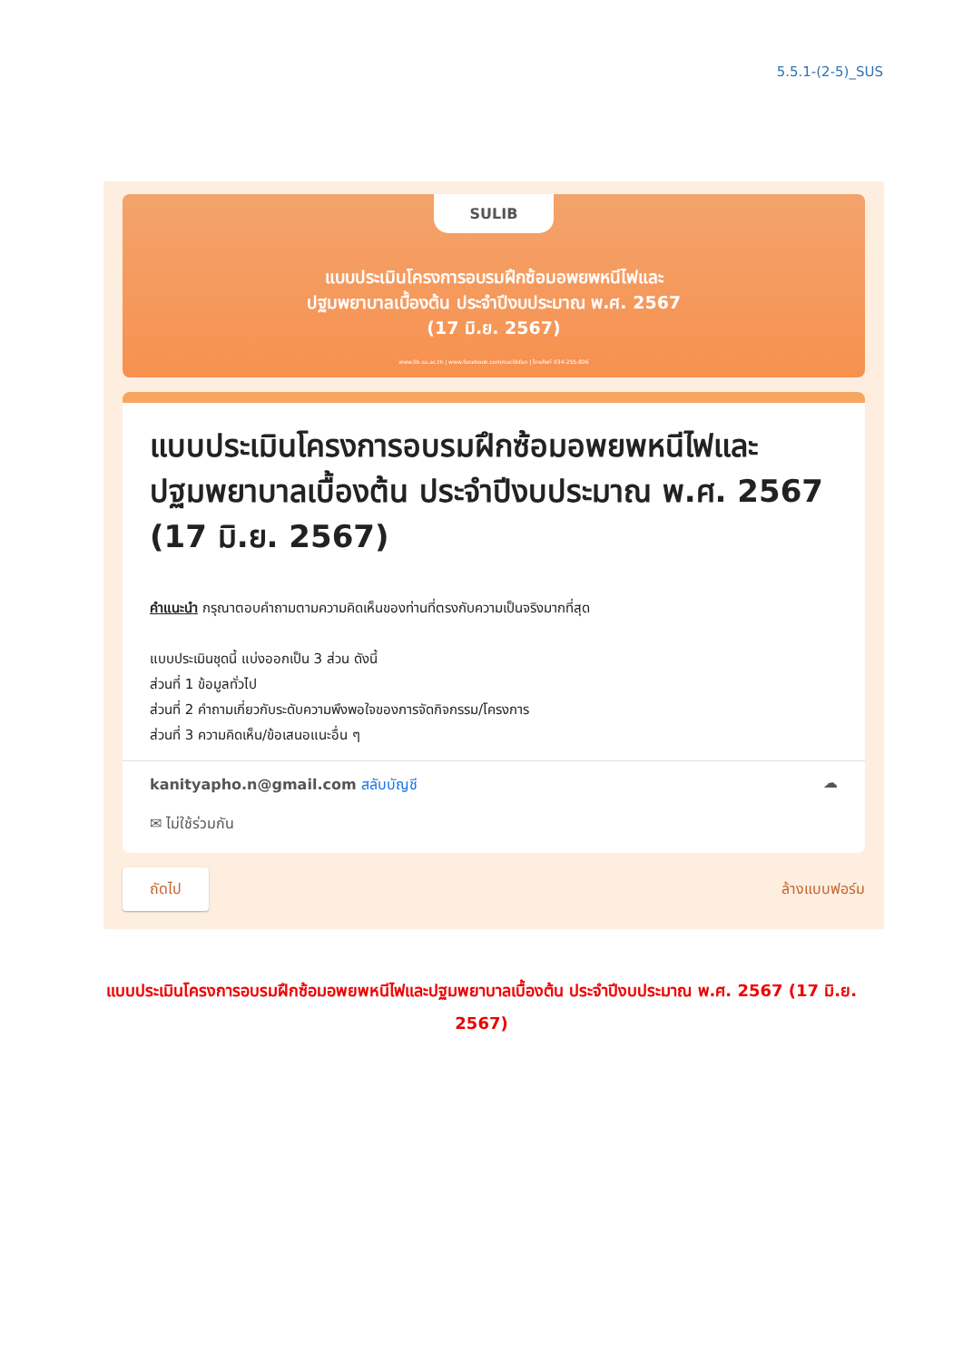5.5.1-(2-5)_SUS
SULIB
แบบประเมินโครงการอบรมฝึกซ้อมอพยพหนีไฟและ
ปฐมพยาบาลเบื้องต้น ประจำปีงบประมาณ พ.ศ. 2567
(17 มิ.ย. 2567)
www.lib.su.ac.th | www.facebook.com/suclibfan | โทรศัพท์ 034-255-806
แบบประเมินโครงการอบรมฝึกซ้อมอพยพหนีไฟและปฐมพยาบาลเบื้องต้น ประจำปีงบประมาณ พ.ศ. 2567 (17 มิ.ย. 2567)
คำแนะนำ กรุณาตอบคำถามตามความคิดเห็นของท่านที่ตรงกับความเป็นจริงมากที่สุด
แบบประเมินชุดนี้ แบ่งออกเป็น 3 ส่วน ดังนี้
ส่วนที่ 1 ข้อมูลทั่วไป
ส่วนที่ 2 คำถามเกี่ยวกับระดับความพึงพอใจของการจัดกิจกรรม/โครงการ
ส่วนที่ 3 ความคิดเห็น/ข้อเสนอแนะอื่น ๆ
kanityapho.n@gmail.com สลับบัญชี
✉ ไม่ใช้ร่วมกัน
☁
ถัดไป ล้างแบบฟอร์ม
แบบประเมินโครงการอบรมฝึกซ้อมอพยพหนีไฟและปฐมพยาบาลเบื้องต้น ประจำปีงบประมาณ พ.ศ. 2567 (17 มิ.ย. 2567)